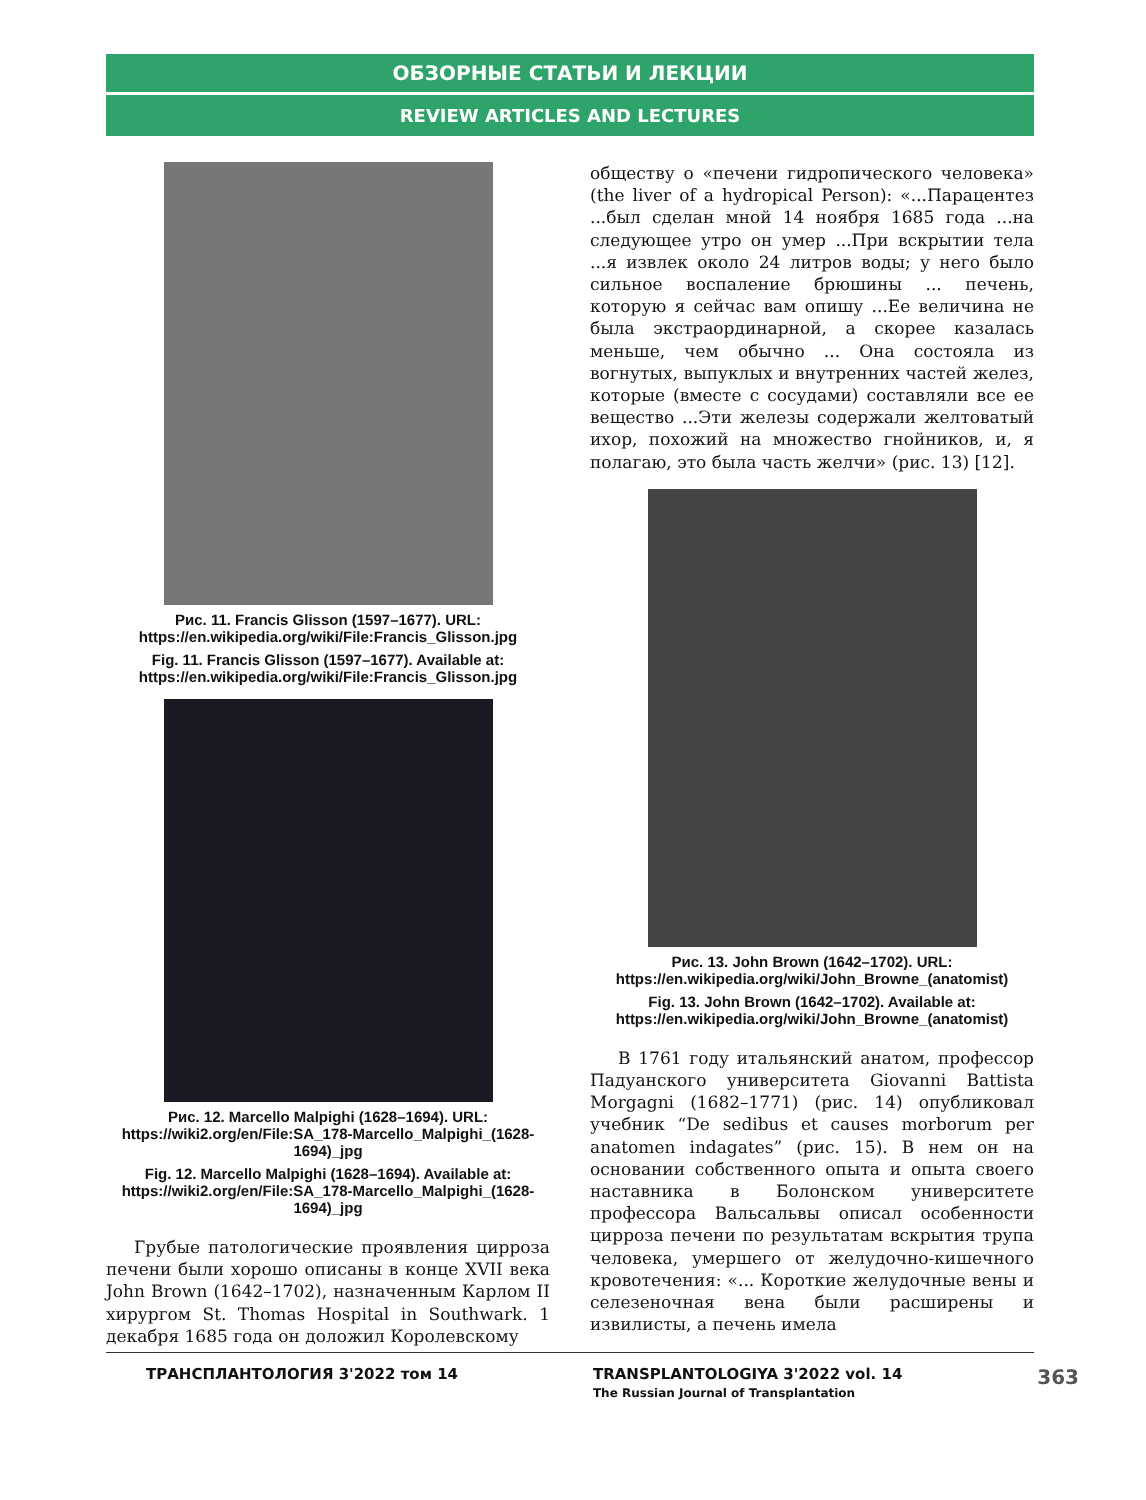ОБЗОРНЫЕ СТАТЬИ И ЛЕКЦИИ
REVIEW ARTICLES AND LECTURES
Рис. 11. Francis Glisson (1597–1677). URL: https://en.wikipedia.org/wiki/File:Francis_Glisson.jpg
Fig. 11. Francis Glisson (1597–1677). Available at: https://en.wikipedia.org/wiki/File:Francis_Glisson.jpg
Рис. 12. Marcello Malpighi (1628–1694). URL: https://wiki2.org/en/File:SA_178-Marcello_Malpighi_(1628-1694)_jpg
Fig. 12. Marcello Malpighi (1628–1694). Available at: https://wiki2.org/en/File:SA_178-Marcello_Malpighi_(1628-1694)_jpg
Грубые патологические проявления цирроза печени были хорошо описаны в конце XVII века John Brown (1642–1702), назначенным Карлом II хирургом St. Thomas Hospital in Southwark. 1 декабря 1685 года он доложил Королевскому
обществу о «печени гидропического человека» (the liver of a hydropical Person): «...Парацентез ...был сделан мной 14 ноября 1685 года ...на следующее утро он умер ...При вскрытии тела ...я извлек около 24 литров воды; у него было сильное воспаление брюшины ... печень, которую я сейчас вам опишу ...Ее величина не была экстраординарной, а скорее казалась меньше, чем обычно ... Она состояла из вогнутых, выпуклых и внутренних частей желез, которые (вместе с сосудами) составляли все ее вещество ...Эти железы содержали желтоватый ихор, похожий на множество гнойников, и, я полагаю, это была часть желчи» (рис. 13) [12].
Рис. 13. John Brown (1642–1702). URL: https://en.wikipedia.org/wiki/John_Browne_(anatomist)
Fig. 13. John Brown (1642–1702). Available at: https://en.wikipedia.org/wiki/John_Browne_(anatomist)
В 1761 году итальянский анатом, профессор Падуанского университета Giovanni Battista Morgagni (1682–1771) (рис. 14) опубликовал учебник “De sedibus et causes morborum per anatomen indagates” (рис. 15). В нем он на основании собственного опыта и опыта своего наставника в Болонском университете профессора Вальсальвы описал особенности цирроза печени по результатам вскрытия трупа человека, умершего от желудочно-кишечного кровотечения: «... Короткие желудочные вены и селезеночная вена были расширены и извилисты, а печень имела
ТРАНСПЛАНТОЛОГИЯ 3'2022 том 14 TRANSPLANTOLOGIYA 3'2022 vol. 14
The Russian Journal of Transplantation 363